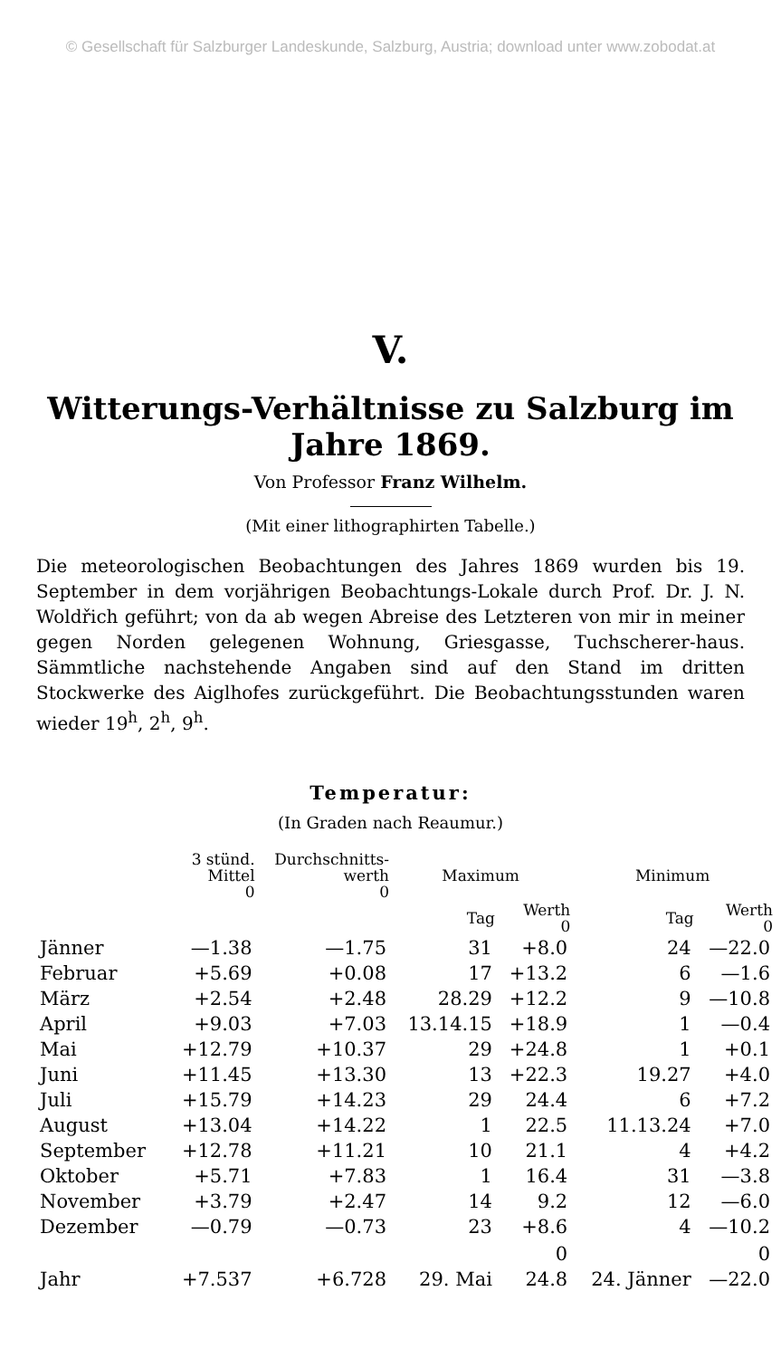© Gesellschaft für Salzburger Landeskunde, Salzburg, Austria; download unter www.zobodat.at
V.
Witterungs-Verhältnisse zu Salzburg im Jahre 1869.
Von Professor Franz Wilhelm.
(Mit einer lithographirten Tabelle.)
Die meteorologischen Beobachtungen des Jahres 1869 wurden bis 19. September in dem vorjährigen Beobachtungs-Lokale durch Prof. Dr. J. N. Woldřich geführt; von da ab wegen Abreise des Letzteren von mir in meiner gegen Norden gelegenen Wohnung, Griesgasse, Tuchscherer-haus. Sämmtliche nachstehende Angaben sind auf den Stand im dritten Stockwerke des Aiglhofes zurückgeführt. Die Beobachtungsstunden waren wieder 19<sup>h</sup>, 2<sup>h</sup>, 9<sup>h</sup>.
Temperatur:
(In Graden nach Reaumur.)
| | 3 stünd. Mittel 0 | Durchschnitts- werth 0 | Maximum | | Minimum | |
| --- | --- | --- | --- | --- | --- | --- |
| | | | Tag | Werth 0 | Tag | Werth 0 |
| Jänner | —1.38 | —1.75 | 31 | +8.0 | 24 | —22.0 |
| Februar | +5.69 | +0.08 | 17 | +13.2 | 6 | —1.6 |
| März | +2.54 | +2.48 | 28.29 | +12.2 | 9 | —10.8 |
| April | +9.03 | +7.03 | 13.14.15 | +18.9 | 1 | —0.4 |
| Mai | +12.79 | +10.37 | 29 | +24.8 | 1 | +0.1 |
| Juni | +11.45 | +13.30 | 13 | +22.3 | 19.27 | +4.0 |
| Juli | +15.79 | +14.23 | 29 | 24.4 | 6 | +7.2 |
| August | +13.04 | +14.22 | 1 | 22.5 | 11.13.24 | +7.0 |
| September | +12.78 | +11.21 | 10 | 21.1 | 4 | +4.2 |
| Oktober | +5.71 | +7.83 | 1 | 16.4 | 31 | —3.8 |
| November | +3.79 | +2.47 | 14 | 9.2 | 12 | —6.0 |
| Dezember | —0.79 | —0.73 | 23 | +8.6 | 4 | —10.2 |
| | | | | 0 | | 0 |
| Jahr | +7.537 | +6.728 | 29. Mai | 24.8 | 24. Jänner | —22.0 |